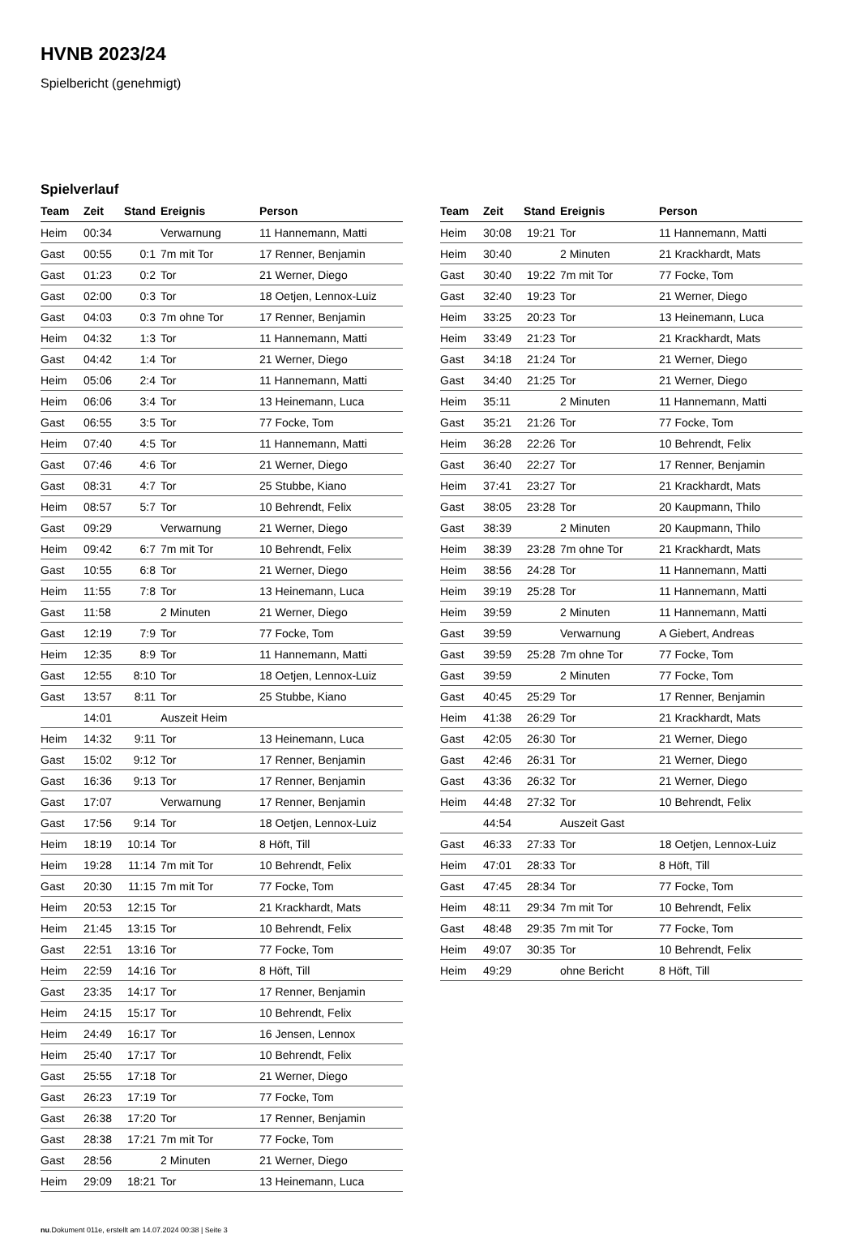HVNB 2023/24
Spielbericht (genehmigt)
Spielverlauf
| Team | Zeit | Stand | Ereignis | Person |
| --- | --- | --- | --- | --- |
| Heim | 00:34 | | Verwarnung | 11 Hannemann, Matti |
| Gast | 00:55 | 0:1 | 7m mit Tor | 17 Renner, Benjamin |
| Gast | 01:23 | 0:2 | Tor | 21 Werner, Diego |
| Gast | 02:00 | 0:3 | Tor | 18 Oetjen, Lennox-Luiz |
| Gast | 04:03 | 0:3 | 7m ohne Tor | 17 Renner, Benjamin |
| Heim | 04:32 | 1:3 | Tor | 11 Hannemann, Matti |
| Gast | 04:42 | 1:4 | Tor | 21 Werner, Diego |
| Heim | 05:06 | 2:4 | Tor | 11 Hannemann, Matti |
| Heim | 06:06 | 3:4 | Tor | 13 Heinemann, Luca |
| Gast | 06:55 | 3:5 | Tor | 77 Focke, Tom |
| Heim | 07:40 | 4:5 | Tor | 11 Hannemann, Matti |
| Gast | 07:46 | 4:6 | Tor | 21 Werner, Diego |
| Gast | 08:31 | 4:7 | Tor | 25 Stubbe, Kiano |
| Heim | 08:57 | 5:7 | Tor | 10 Behrendt, Felix |
| Gast | 09:29 | | Verwarnung | 21 Werner, Diego |
| Heim | 09:42 | 6:7 | 7m mit Tor | 10 Behrendt, Felix |
| Gast | 10:55 | 6:8 | Tor | 21 Werner, Diego |
| Heim | 11:55 | 7:8 | Tor | 13 Heinemann, Luca |
| Gast | 11:58 | | 2 Minuten | 21 Werner, Diego |
| Gast | 12:19 | 7:9 | Tor | 77 Focke, Tom |
| Heim | 12:35 | 8:9 | Tor | 11 Hannemann, Matti |
| Gast | 12:55 | 8:10 | Tor | 18 Oetjen, Lennox-Luiz |
| Gast | 13:57 | 8:11 | Tor | 25 Stubbe, Kiano |
| | 14:01 | | Auszeit Heim | |
| Heim | 14:32 | 9:11 | Tor | 13 Heinemann, Luca |
| Gast | 15:02 | 9:12 | Tor | 17 Renner, Benjamin |
| Gast | 16:36 | 9:13 | Tor | 17 Renner, Benjamin |
| Gast | 17:07 | | Verwarnung | 17 Renner, Benjamin |
| Gast | 17:56 | 9:14 | Tor | 18 Oetjen, Lennox-Luiz |
| Heim | 18:19 | 10:14 | Tor | 8 Höft, Till |
| Heim | 19:28 | 11:14 | 7m mit Tor | 10 Behrendt, Felix |
| Gast | 20:30 | 11:15 | 7m mit Tor | 77 Focke, Tom |
| Heim | 20:53 | 12:15 | Tor | 21 Krackhardt, Mats |
| Heim | 21:45 | 13:15 | Tor | 10 Behrendt, Felix |
| Gast | 22:51 | 13:16 | Tor | 77 Focke, Tom |
| Heim | 22:59 | 14:16 | Tor | 8 Höft, Till |
| Gast | 23:35 | 14:17 | Tor | 17 Renner, Benjamin |
| Heim | 24:15 | 15:17 | Tor | 10 Behrendt, Felix |
| Heim | 24:49 | 16:17 | Tor | 16 Jensen, Lennox |
| Heim | 25:40 | 17:17 | Tor | 10 Behrendt, Felix |
| Gast | 25:55 | 17:18 | Tor | 21 Werner, Diego |
| Gast | 26:23 | 17:19 | Tor | 77 Focke, Tom |
| Gast | 26:38 | 17:20 | Tor | 17 Renner, Benjamin |
| Gast | 28:38 | 17:21 | 7m mit Tor | 77 Focke, Tom |
| Gast | 28:56 | | 2 Minuten | 21 Werner, Diego |
| Heim | 29:09 | 18:21 | Tor | 13 Heinemann, Luca |
| Team | Zeit | Stand | Ereignis | Person |
| --- | --- | --- | --- | --- |
| Heim | 30:08 | 19:21 | Tor | 11 Hannemann, Matti |
| Heim | 30:40 | | 2 Minuten | 21 Krackhardt, Mats |
| Gast | 30:40 | 19:22 | 7m mit Tor | 77 Focke, Tom |
| Gast | 32:40 | 19:23 | Tor | 21 Werner, Diego |
| Heim | 33:25 | 20:23 | Tor | 13 Heinemann, Luca |
| Heim | 33:49 | 21:23 | Tor | 21 Krackhardt, Mats |
| Gast | 34:18 | 21:24 | Tor | 21 Werner, Diego |
| Gast | 34:40 | 21:25 | Tor | 21 Werner, Diego |
| Heim | 35:11 | | 2 Minuten | 11 Hannemann, Matti |
| Gast | 35:21 | 21:26 | Tor | 77 Focke, Tom |
| Heim | 36:28 | 22:26 | Tor | 10 Behrendt, Felix |
| Gast | 36:40 | 22:27 | Tor | 17 Renner, Benjamin |
| Heim | 37:41 | 23:27 | Tor | 21 Krackhardt, Mats |
| Gast | 38:05 | 23:28 | Tor | 20 Kaupmann, Thilo |
| Gast | 38:39 | | 2 Minuten | 20 Kaupmann, Thilo |
| Heim | 38:39 | 23:28 | 7m ohne Tor | 21 Krackhardt, Mats |
| Heim | 38:56 | 24:28 | Tor | 11 Hannemann, Matti |
| Heim | 39:19 | 25:28 | Tor | 11 Hannemann, Matti |
| Heim | 39:59 | | 2 Minuten | 11 Hannemann, Matti |
| Gast | 39:59 | | Verwarnung | A Giebert, Andreas |
| Gast | 39:59 | 25:28 | 7m ohne Tor | 77 Focke, Tom |
| Gast | 39:59 | | 2 Minuten | 77 Focke, Tom |
| Gast | 40:45 | 25:29 | Tor | 17 Renner, Benjamin |
| Heim | 41:38 | 26:29 | Tor | 21 Krackhardt, Mats |
| Gast | 42:05 | 26:30 | Tor | 21 Werner, Diego |
| Gast | 42:46 | 26:31 | Tor | 21 Werner, Diego |
| Gast | 43:36 | 26:32 | Tor | 21 Werner, Diego |
| Heim | 44:48 | 27:32 | Tor | 10 Behrendt, Felix |
| | 44:54 | | Auszeit Gast | |
| Gast | 46:33 | 27:33 | Tor | 18 Oetjen, Lennox-Luiz |
| Heim | 47:01 | 28:33 | Tor | 8 Höft, Till |
| Gast | 47:45 | 28:34 | Tor | 77 Focke, Tom |
| Heim | 48:11 | 29:34 | 7m mit Tor | 10 Behrendt, Felix |
| Gast | 48:48 | 29:35 | 7m mit Tor | 77 Focke, Tom |
| Heim | 49:07 | 30:35 | Tor | 10 Behrendt, Felix |
| Heim | 49:29 | | ohne Bericht | 8 Höft, Till |
nu.Dokument 011e, erstellt am 14.07.2024 00:38 | Seite 3